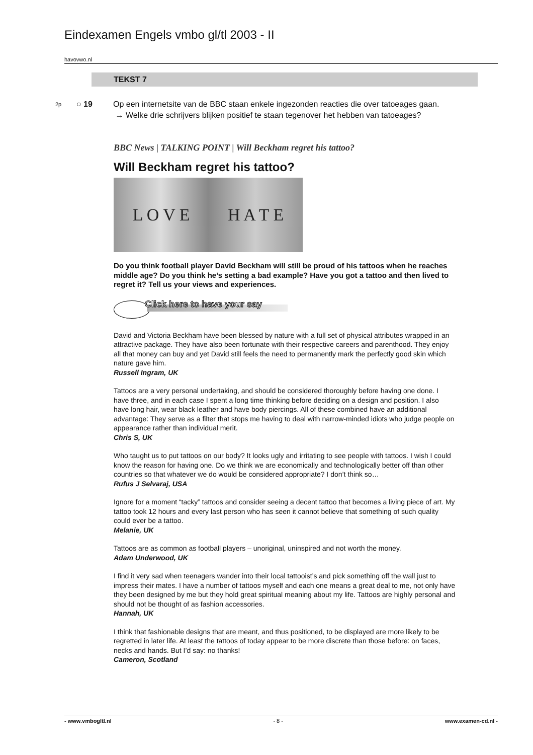Eindexamen Engels vmbo gl/tl 2003 - II
havovwo.nl
TEKST 7
2p ○ 19
Op een internetsite van de BBC staan enkele ingezonden reacties die over tatoeages gaan.
→ Welke drie schrijvers blijken positief te staan tegenover het hebben van tatoeages?
BBC News | TALKING POINT | Will Beckham regret his tattoo?
Will Beckham regret his tattoo?
L O V E H A T E
Do you think football player David Beckham will still be proud of his tattoos when he reaches middle age? Do you think he’s setting a bad example? Have you got a tattoo and then lived to regret it? Tell us your views and experiences.
Click here to have your say
David and Victoria Beckham have been blessed by nature with a full set of physical attributes wrapped in an attractive package. They have also been fortunate with their respective careers and parenthood. They enjoy all that money can buy and yet David still feels the need to permanently mark the perfectly good skin which nature gave him.
Russell Ingram, UK
Tattoos are a very personal undertaking, and should be considered thoroughly before having one done. I have three, and in each case I spent a long time thinking before deciding on a design and position. I also have long hair, wear black leather and have body piercings. All of these combined have an additional advantage: They serve as a filter that stops me having to deal with narrow-minded idiots who judge people on appearance rather than individual merit.
Chris S, UK
Who taught us to put tattoos on our body? It looks ugly and irritating to see people with tattoos. I wish I could know the reason for having one. Do we think we are economically and technologically better off than other countries so that whatever we do would be considered appropriate? I don’t think so…
Rufus J Selvaraj, USA
Ignore for a moment “tacky” tattoos and consider seeing a decent tattoo that becomes a living piece of art. My tattoo took 12 hours and every last person who has seen it cannot believe that something of such quality could ever be a tattoo.
Melanie, UK
Tattoos are as common as football players – unoriginal, uninspired and not worth the money.
Adam Underwood, UK
I find it very sad when teenagers wander into their local tattooist’s and pick something off the wall just to impress their mates. I have a number of tattoos myself and each one means a great deal to me, not only have they been designed by me but they hold great spiritual meaning about my life. Tattoos are highly personal and should not be thought of as fashion accessories.
Hannah, UK
I think that fashionable designs that are meant, and thus positioned, to be displayed are more likely to be regretted in later life. At least the tattoos of today appear to be more discrete than those before: on faces, necks and hands. But I’d say: no thanks!
Cameron, Scotland
- www.vmbogltl.nl - 8 - www.examen-cd.nl -